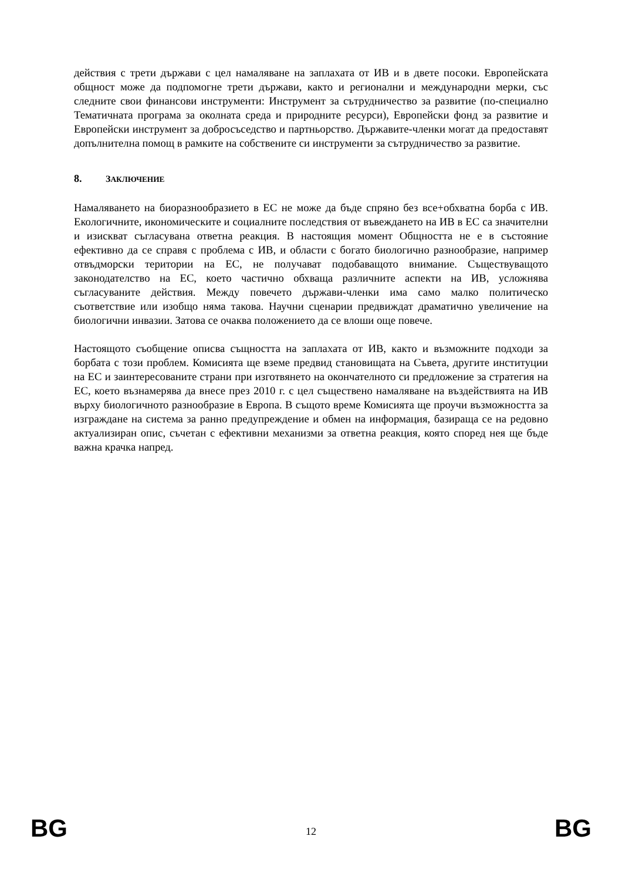действия с трети държави с цел намаляване на заплахата от ИВ и в двете посоки. Европейската общност може да подпомогне трети държави, както и регионални и международни мерки, със следните свои финансови инструменти: Инструмент за сътрудничество за развитие (по-специално Тематичната програма за околната среда и природните ресурси), Европейски фонд за развитие и Европейски инструмент за добросъседство и партньорство. Държавите-членки могат да предоставят допълнителна помощ в рамките на собствените си инструменти за сътрудничество за развитие.
8. ЗАКЛЮЧЕНИЕ
Намаляването на биоразнообразието в ЕС не може да бъде спряно без все+обхватна борба с ИВ. Екологичните, икономическите и социалните последствия от въвеждането на ИВ в ЕС са значителни и изискват съгласувана ответна реакция. В настоящия момент Общността не е в състояние ефективно да се справя с проблема с ИВ, и области с богато биологично разнообразие, например отвъдморски територии на ЕС, не получават подобаващото внимание. Съществуващото законодателство на ЕС, което частично обхваща различните аспекти на ИВ, усложнява съгласуваните действия. Между повечето държави-членки има само малко политическо съответствие или изобщо няма такова. Научни сценарии предвиждат драматично увеличение на биологични инвазии. Затова се очаква положението да се влоши още повече.
Настоящото съобщение описва същността на заплахата от ИВ, както и възможните подходи за борбата с този проблем. Комисията ще вземе предвид становищата на Съвета, другите институции на ЕС и заинтересованите страни при изготвянето на окончателното си предложение за стратегия на ЕС, което възнамерява да внесе през 2010 г. с цел съществено намаляване на въздействията на ИВ върху биологичното разнообразие в Европа. В същото време Комисията ще проучи възможността за изграждане на система за ранно предупреждение и обмен на информация, базираща се на редовно актуализиран опис, съчетан с ефективни механизми за ответна реакция, която според нея ще бъде важна крачка напред.
BG 12 BG